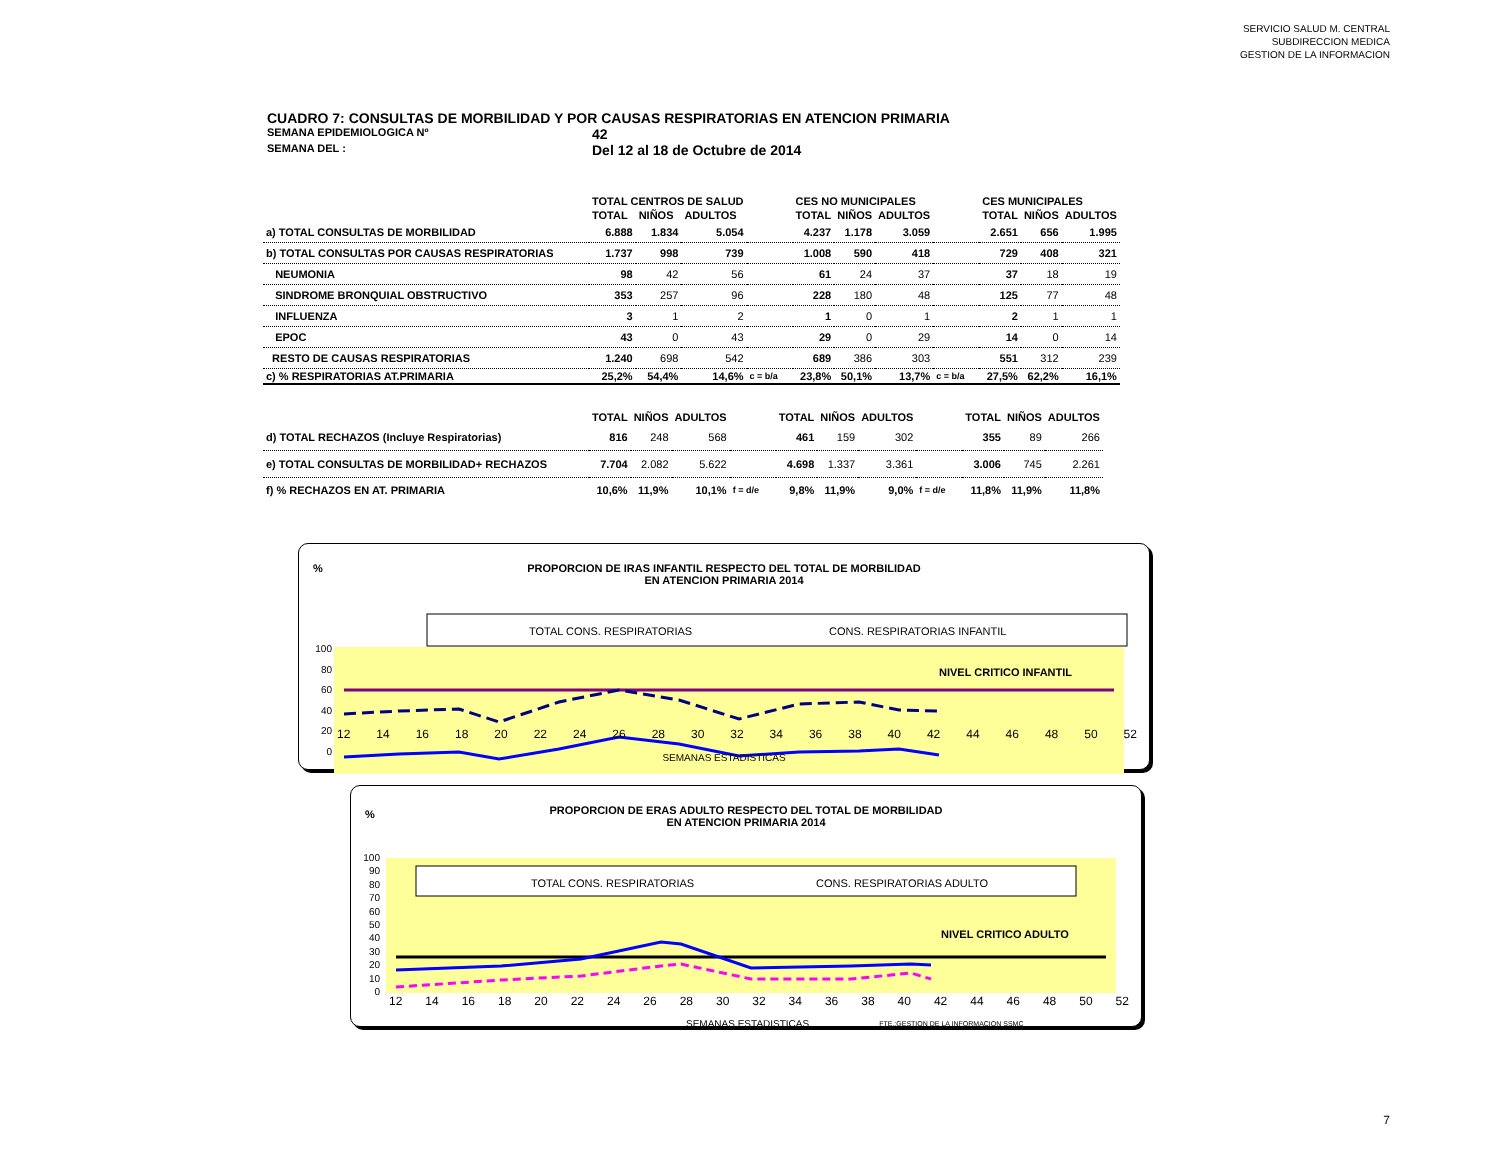SERVICIO SALUD M. CENTRAL
SUBDIRECCION MEDICA
GESTION DE LA INFORMACION
CUADRO 7: CONSULTAS DE MORBILIDAD Y POR CAUSAS RESPIRATORIAS EN ATENCION PRIMARIA
SEMANA EPIDEMIOLOGICA Nº 42
SEMANA DEL : Del 12 al 18 de Octubre de 2014
| | TOTAL CENTROS DE SALUD | | | | CES NO MUNICIPALES | | | | CES MUNICIPALES | | |
| --- | --- | --- | --- | --- | --- | --- | --- | --- | --- | --- | --- |
| | TOTAL | NIÑOS | ADULTOS | | TOTAL | NIÑOS | ADULTOS | | TOTAL | NIÑOS | ADULTOS |
| a) TOTAL CONSULTAS DE MORBILIDAD | 6.888 | 1.834 | 5.054 | | 4.237 | 1.178 | 3.059 | | 2.651 | 656 | 1.995 |
| b) TOTAL CONSULTAS POR CAUSAS RESPIRATORIAS | 1.737 | 998 | 739 | | 1.008 | 590 | 418 | | 729 | 408 | 321 |
| NEUMONIA | 98 | 42 | 56 | | 61 | 24 | 37 | | 37 | 18 | 19 |
| SINDROME BRONQUIAL OBSTRUCTIVO | 353 | 257 | 96 | | 228 | 180 | 48 | | 125 | 77 | 48 |
| INFLUENZA | 3 | 1 | 2 | | 1 | 0 | 1 | | 2 | 1 | 1 |
| EPOC | 43 | 0 | 43 | | 29 | 0 | 29 | | 14 | 0 | 14 |
| RESTO DE CAUSAS RESPIRATORIAS | 1.240 | 698 | 542 | | 689 | 386 | 303 | | 551 | 312 | 239 |
| c) % RESPIRATORIAS AT.PRIMARIA | 25,2% | 54,4% | 14,6% | c = b/a | 23,8% | 50,1% | 13,7% | c = b/a | 27,5% | 62,2% | 16,1% |
| | TOTAL | NIÑOS | ADULTOS | | TOTAL | NIÑOS | ADULTOS | | TOTAL | NIÑOS | ADULTOS |
| d) TOTAL RECHAZOS (Incluye Respiratorias) | 816 | 248 | 568 | | 461 | 159 | 302 | | 355 | 89 | 266 |
| e) TOTAL CONSULTAS DE MORBILIDAD+ RECHAZOS | 7.704 | 2.082 | 5.622 | | 4.698 | 1.337 | 3.361 | | 3.006 | 745 | 2.261 |
| f) % RECHAZOS EN AT. PRIMARIA | 10,6% | 11,9% | 10,1% | f = d/e | 9,8% | 11,9% | 9,0% | f = d/e | 11,8% | 11,9% | 11,8% |
%
PROPORCION DE IRAS INFANTIL RESPECTO DEL TOTAL DE MORBILIDAD
EN ATENCION PRIMARIA 2014
TOTAL CONS. RESPIRATORIAS
CONS. RESPIRATORIAS INFANTIL
NIVEL CRITICO INFANTIL
100
80
60
40
20
0
12 14 16 18 20 22 24 26 28 30 32 34 36 38 40 42 44 46 48 50 52
SEMANAS ESTADISTICAS
%
PROPORCION DE ERAS ADULTO RESPECTO DEL TOTAL DE MORBILIDAD
EN ATENCION PRIMARIA 2014
TOTAL CONS. RESPIRATORIAS
CONS. RESPIRATORIAS ADULTO
NIVEL CRITICO ADULTO
100
90
80
70
60
50
40
30
20
10
0
12 14 16 18 20 22 24 26 28 30 32 34 36 38 40 42 44 46 48 50 52
SEMANAS ESTADISTICAS FTE.:GESTION DE LA INFORMACION SSMC
7